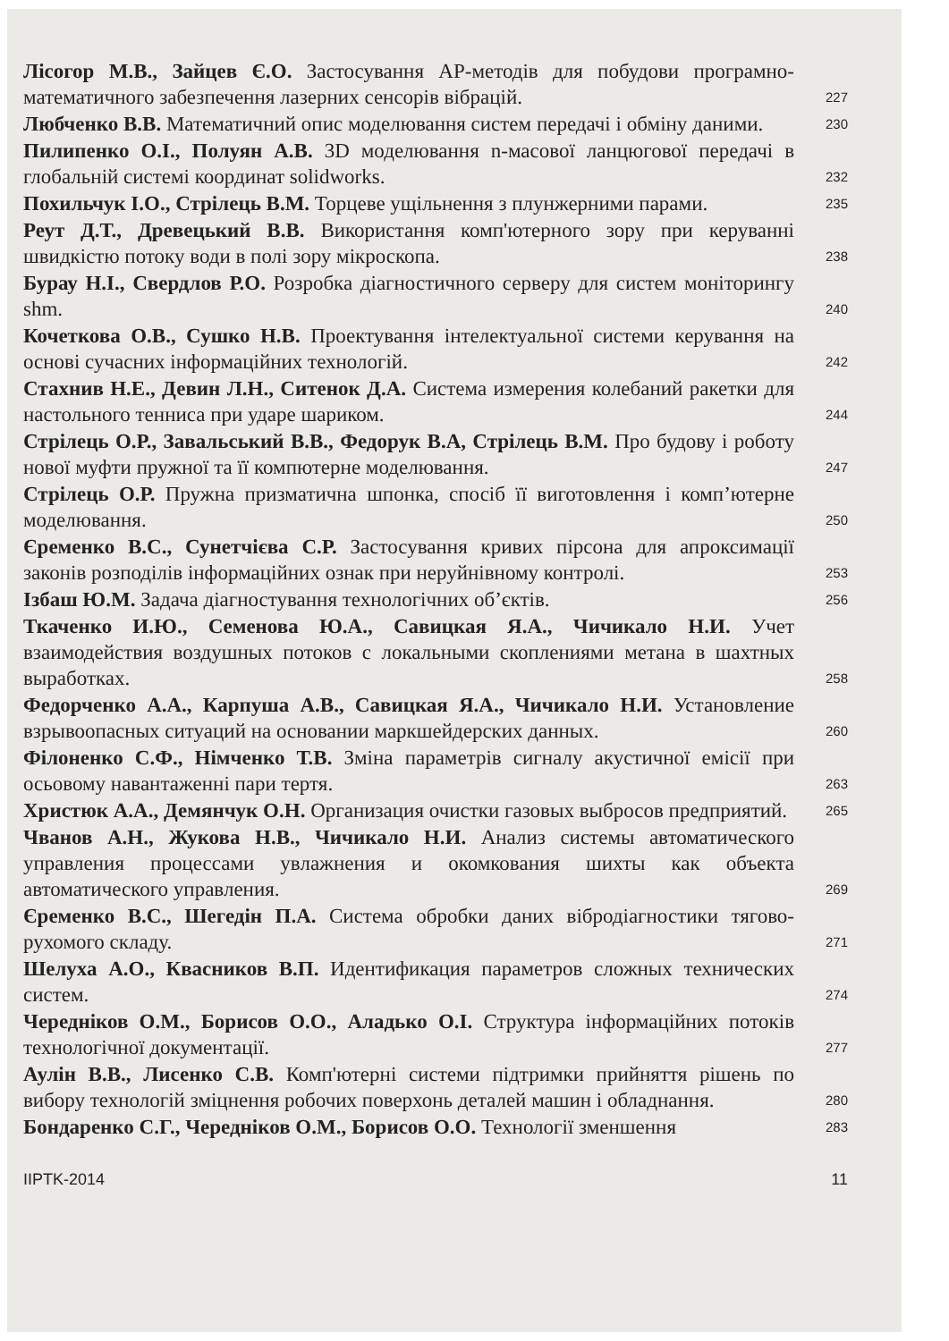Лісогор М.В., Зайцев Є.О. Застосування AP-методів для побудови програмно-математичного забезпечення лазерних сенсорів вібрацій.
227
Любченко В.В. Математичний опис моделювання систем передачі і обміну даними.
230
Пилипенко О.І., Полуян А.В. 3D моделювання n-масової ланцюгової передачі в глобальній системі координат solidworks.
232
Похильчук І.О., Стрілець В.М. Торцеве ущільнення з плунжерними парами.
235
Реут Д.Т., Древецький В.В. Використання комп'ютерного зору при керуванні швидкістю потоку води в полі зору мікроскопа.
238
Бурау Н.І., Свердлов Р.О. Розробка діагностичного серверу для систем моніторингу shm.
240
Кочеткова О.В., Сушко Н.В. Проектування інтелектуальної системи керування на основі сучасних інформаційних технологій.
242
Стахнив Н.Е., Девин Л.Н., Ситенок Д.А. Система измерения колебаний ракетки для настольного тенниса при ударе шариком.
244
Стрілець О.Р., Завальський В.В., Федорук В.А, Стрілець В.М. Про будову і роботу нової муфти пружної та її компютерне моделювання.
247
Стрілець О.Р. Пружна призматична шпонка, спосіб її виготовлення і комп’ютерне моделювання.
250
Єременко В.С., Сунетчієва С.Р. Застосування кривих пірсона для апроксимації законів розподілів інформаційних ознак при неруйнівному контролі.
253
Ізбаш Ю.М. Задача діагностування технологічних об’єктів.
256
Ткаченко И.Ю., Семенова Ю.А., Савицкая Я.А., Чичикало Н.И. Учет взаимодействия воздушных потоков с локальными скоплениями метана в шахтных выработках.
258
Федорченко А.А., Карпуша А.В., Савицкая Я.А., Чичикало Н.И. Установление взрывоопасных ситуаций на основании маркшейдерских данных.
260
Філоненко С.Ф., Німченко Т.В. Зміна параметрів сигналу акустичної емісії при осьовому навантаженні пари тертя.
263
Христюк А.А., Демянчук О.Н. Организация очистки газовых выбросов предприятий.
265
Чванов А.Н., Жукова Н.В., Чичикало Н.И. Анализ системы автоматического управления процессами увлажнения и окомкования шихты как объекта автоматического управления.
269
Єременко В.С., Шегедін П.А. Система обробки даних вібродіагностики тягово-рухомого складу.
271
Шелуха А.О., Квасников В.П. Идентификация параметров сложных технических систем.
274
Чередніков О.М., Борисов О.О., Aладько О.І. Структура інформаційних потоків технологічної документації.
277
Аулін В.В., Лисенко С.В. Комп'ютерні системи підтримки прийняття рішень по вибору технологій зміцнення робочих поверхонь деталей машин і обладнання.
280
Бондаренко С.Г., Чередніков О.М., Борисов О.О. Технології зменшення
283
IIPTK-2014 11